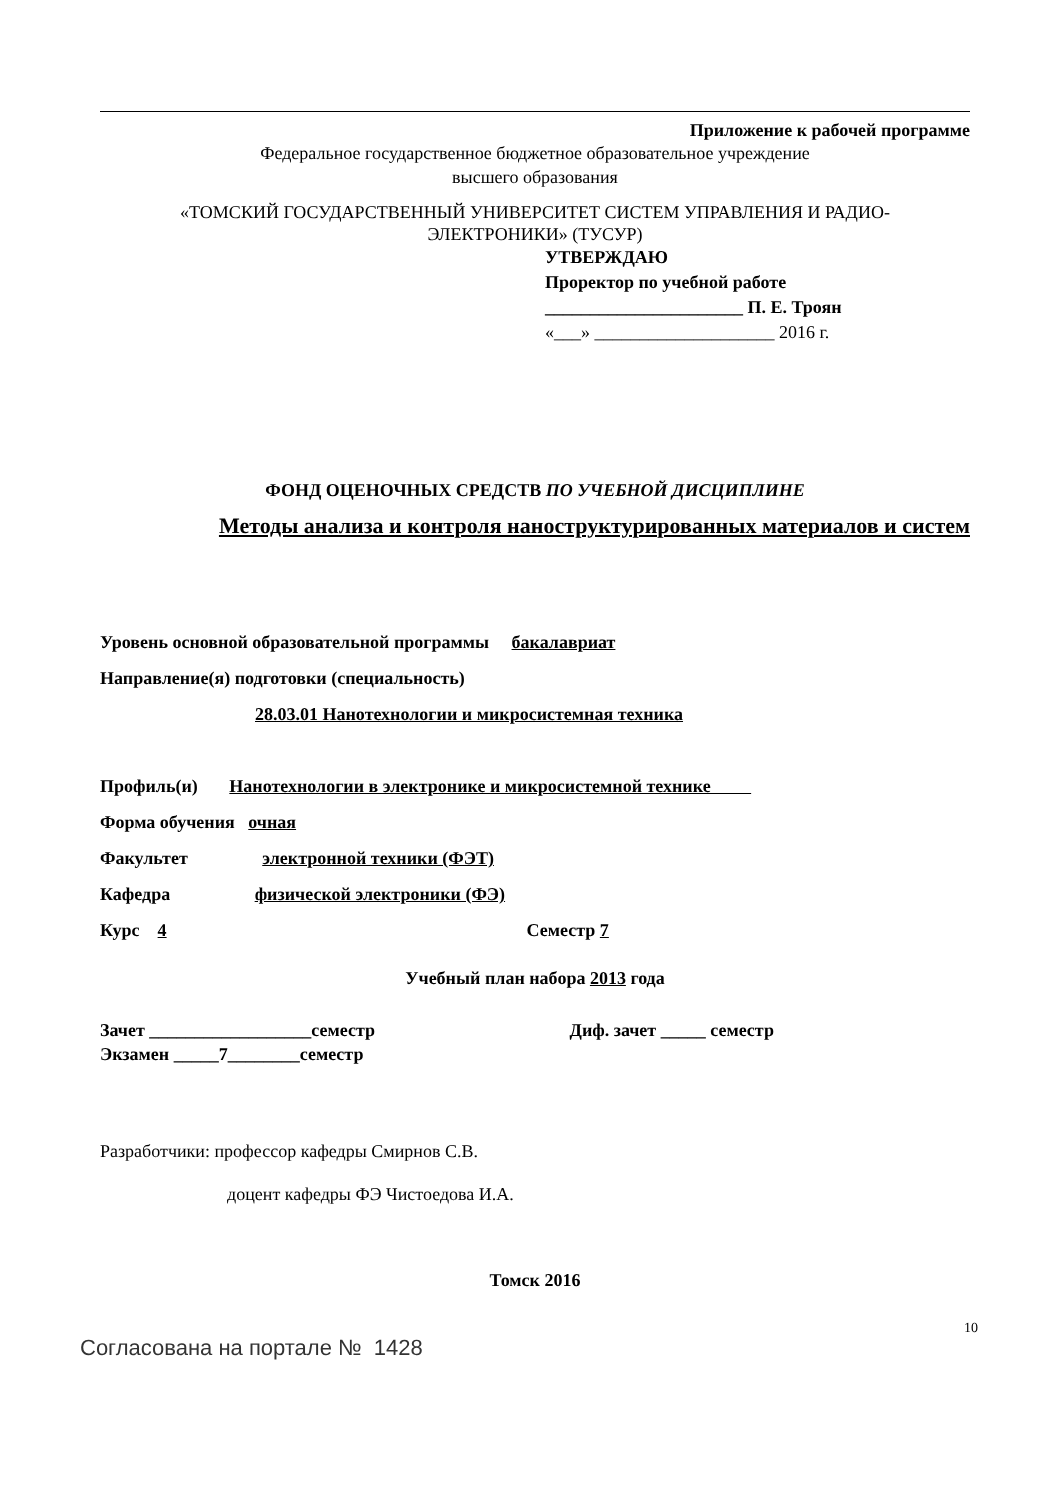Приложение к рабочей программе
Федеральное государственное бюджетное образовательное учреждение
высшего образования
«ТОМСКИЙ ГОСУДАРСТВЕННЫЙ УНИВЕРСИТЕТ СИСТЕМ УПРАВЛЕНИЯ И РАДИО-
ЭЛЕКТРОНИКИ» (ТУСУР)
УТВЕРЖДАЮ
Проректор по учебной работе
______________________ П. Е. Троян
«___» ____________________ 2016 г.
ФОНД ОЦЕНОЧНЫХ СРЕДСТВ ПО УЧЕБНОЙ ДИСЦИПЛИНЕ
Методы анализа и контроля наноструктурированных материалов и систем
Уровень основной образовательной программы бакалавриат
Направление(я) подготовки (специальность)
28.03.01 Нанотехнологии и микросистемная техника
Профиль(и) Нанотехнологии в электронике и микросистемной технике
Форма обучения очная
Факультет электронной техники (ФЭТ)
Кафедра физической электроники (ФЭ)
Курс 4 Семестр 7
Учебный план набора 2013 года
Зачет __________________семестр Диф. зачет _____ семестр
Экзамен _____7________семестр
Разработчики: профессор кафедры Смирнов С.В.
доцент кафедры ФЭ Чистоедова И.А.
Томск 2016
10
Согласована на портале № 1428